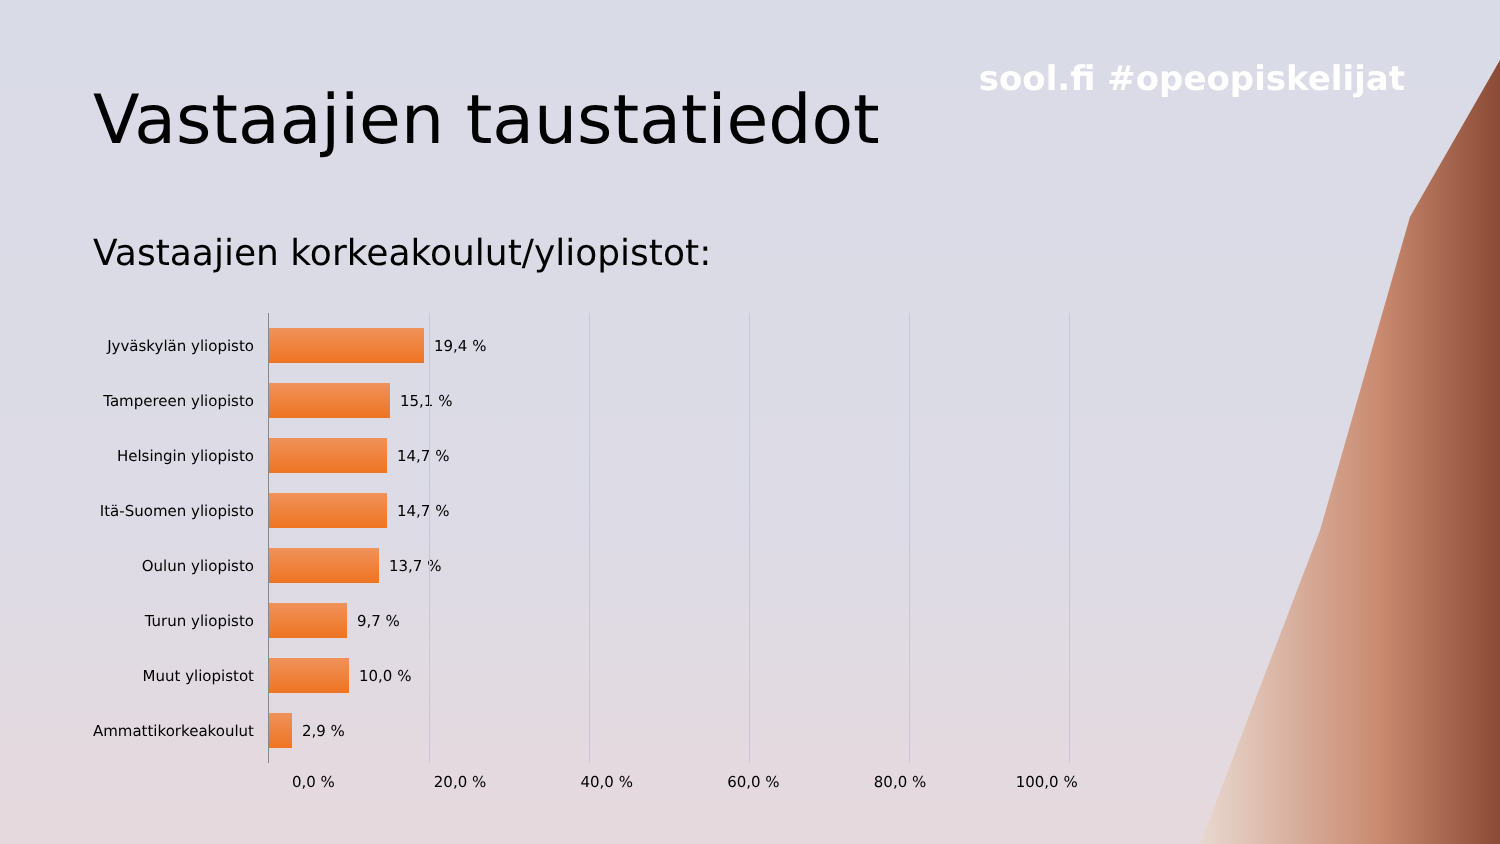sool.fi #opeopiskelijat
Vastaajien taustatiedot
Vastaajien korkeakoulut/yliopistot:
Jyväskylän yliopisto
19,4 %
Tampereen yliopisto 15,1 %
Helsingin yliopisto 14,7 %
Itä-Suomen yliopisto
14,7 %
Oulun yliopisto 13,7 %
Turun yliopisto 9,7 %
Muut yliopistot 10,0 %
Ammattikorkeakoulut 2,9 %
0,0 % 20,0 % 40,0 % 60,0 % 80,0 % 100,0 %